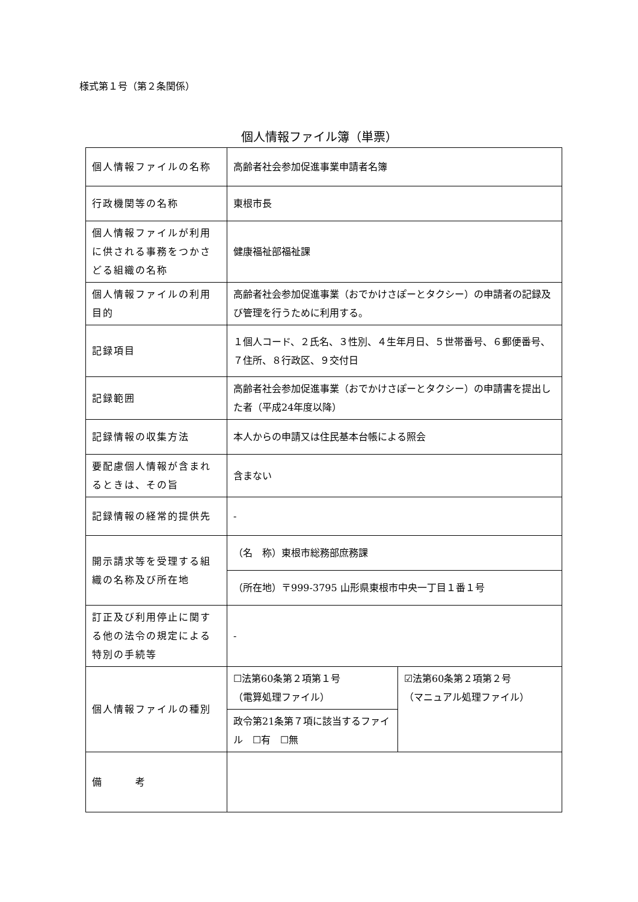様式第１号（第２条関係）
個人情報ファイル簿（単票）
| 個人情報ファイルの名称 | 高齢者社会参加促進事業申請者名簿 | |
| 行政機関等の名称 | 東根市長 | |
| 個人情報ファイルが利用に供される事務をつかさどる組織の名称 | 健康福祉部福祉課 | |
| 個人情報ファイルの利用目的 | 高齢者社会参加促進事業（おでかけさぽーとタクシー）の申請者の記録及び管理を行うために利用する。 | |
| 記録項目 | １個人コード、２氏名、３性別、４生年月日、５世帯番号、６郵便番号、７住所、８行政区、９交付日 | |
| 記録範囲 | 高齢者社会参加促進事業（おでかけさぽーとタクシー）の申請書を提出した者（平成24年度以降） | |
| 記録情報の収集方法 | 本人からの申請又は住民基本台帳による照会 | |
| 要配慮個人情報が含まれるときは、その旨 | 含まない | |
| 記録情報の経常的提供先 | - | |
| 開示請求等を受理する組織の名称及び所在地 | （名 称）東根市総務部庶務課 | |
| | （所在地）〒999-3795 山形県東根市中央一丁目１番１号 | |
| 訂正及び利用停止に関する他の法令の規定による特別の手続等 | - | |
| 個人情報ファイルの種別 | ☐法第60条第２項第１号 （電算処理ファイル） | ☑法第60条第２項第２号 （マニュアル処理ファイル） |
| | 政令第21条第７項に該当するファイル ☐有 ☐無 | |
| 備 考 | | |